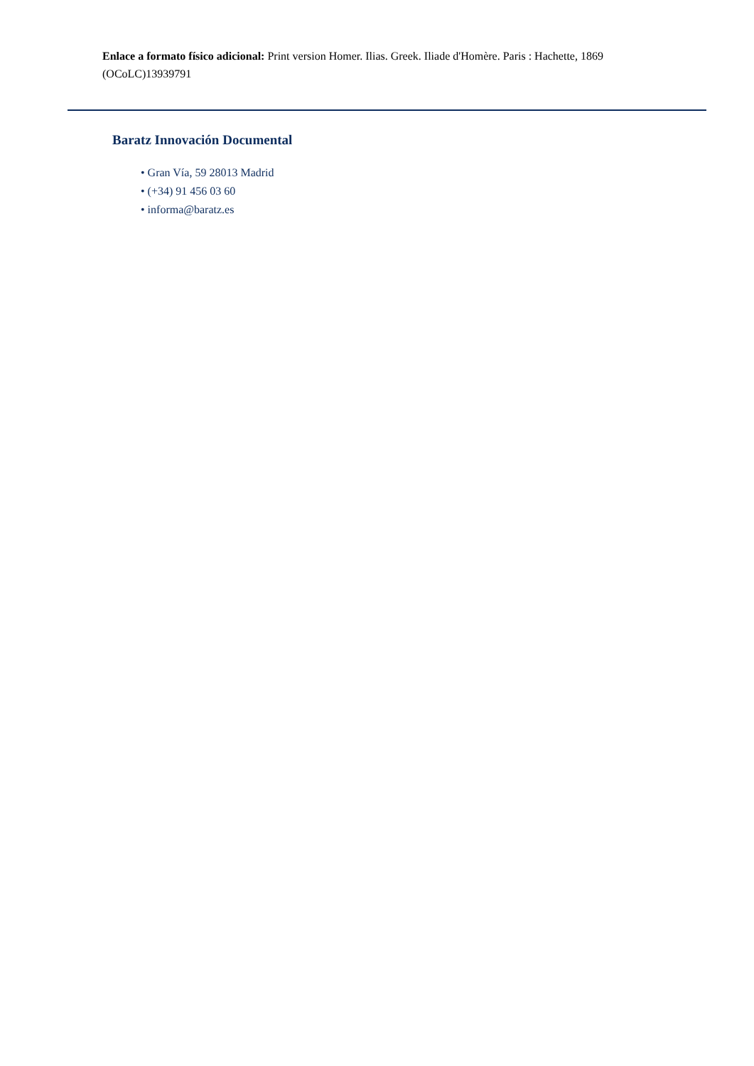Enlace a formato físico adicional: Print version Homer. Ilias. Greek. Iliade d'Homère. Paris : Hachette, 1869 (OCoLC)13939791
Baratz Innovación Documental
• Gran Vía, 59 28013 Madrid
• (+34) 91 456 03 60
• informa@baratz.es